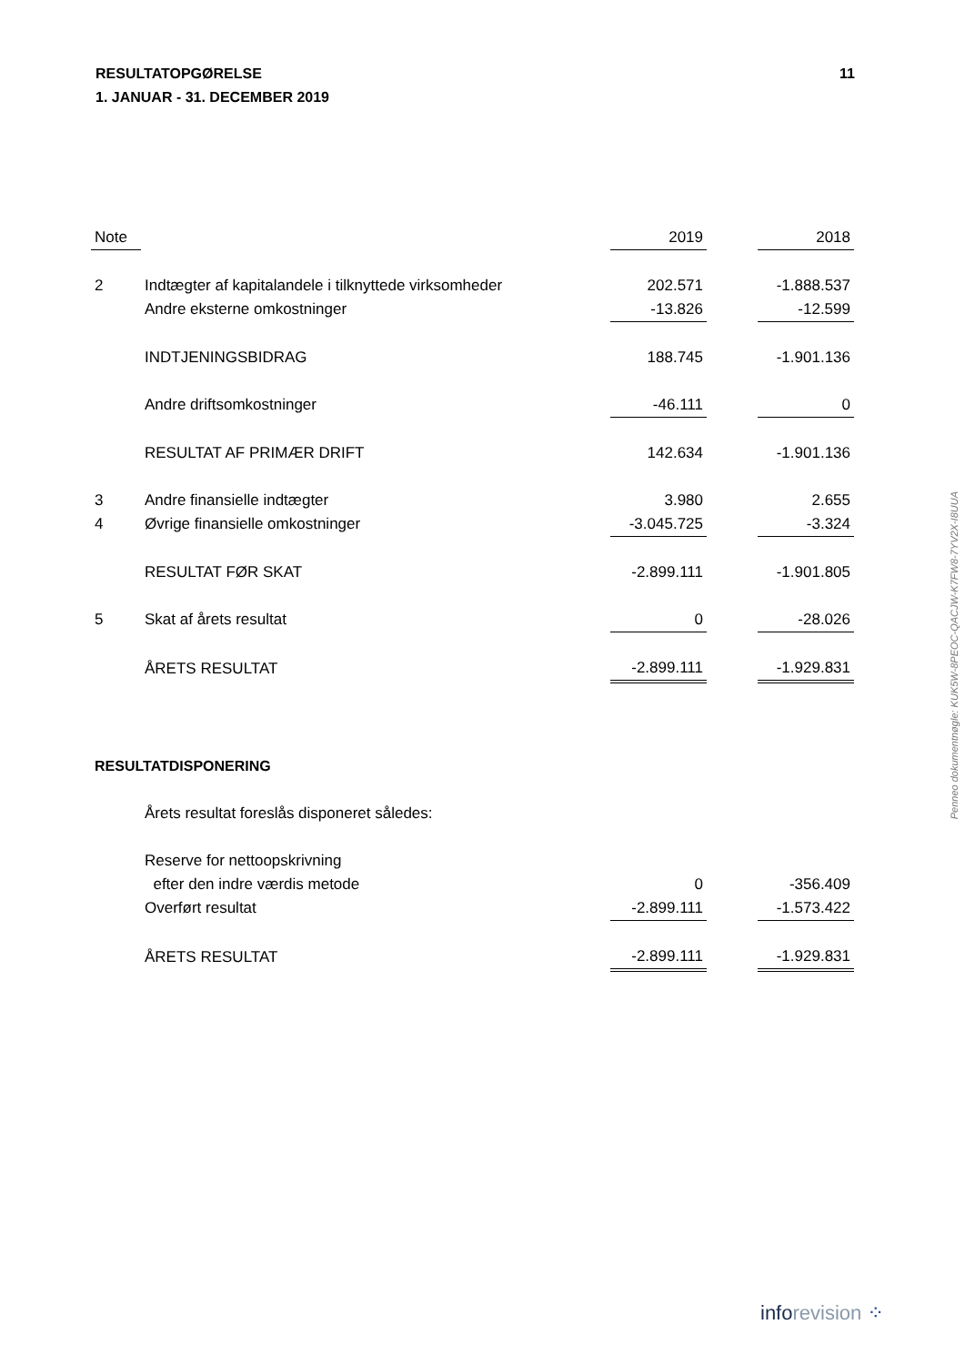11 RESULTATOPGØRELSE
1. JANUAR - 31. DECEMBER 2019
| Note | | 2019 | | 2018 |
| --- | --- | --- | --- | --- |
| 2 | Indtægter af kapitalandele i tilknyttede virksomheder | 202.571 | | -1.888.537 |
| | Andre eksterne omkostninger | -13.826 | | -12.599 |
| | INDTJENINGSBIDRAG | 188.745 | | -1.901.136 |
| | Andre driftsomkostninger | -46.111 | | 0 |
| | RESULTAT AF PRIMÆR DRIFT | 142.634 | | -1.901.136 |
| 3 | Andre finansielle indtægter | 3.980 | | 2.655 |
| 4 | Øvrige finansielle omkostninger | -3.045.725 | | -3.324 |
| | RESULTAT FØR SKAT | -2.899.111 | | -1.901.805 |
| 5 | Skat af årets resultat | 0 | | -28.026 |
| | ÅRETS RESULTAT | -2.899.111 | | -1.929.831 |
| RESULTATDISPONERING | | | | |
| | Årets resultat foreslås disponeret således: | | | |
| | Reserve for nettoopskrivning | | | |
| | efter den indre værdis metode | 0 | | -356.409 |
| | Overført resultat | -2.899.111 | | -1.573.422 |
| | ÅRETS RESULTAT | -2.899.111 | | -1.929.831 |
Penneo dokumentnøgle: KUK5W-8PEOC-QACJW-K7FW8-7YV2X-I8UUA
inforevision ⁘